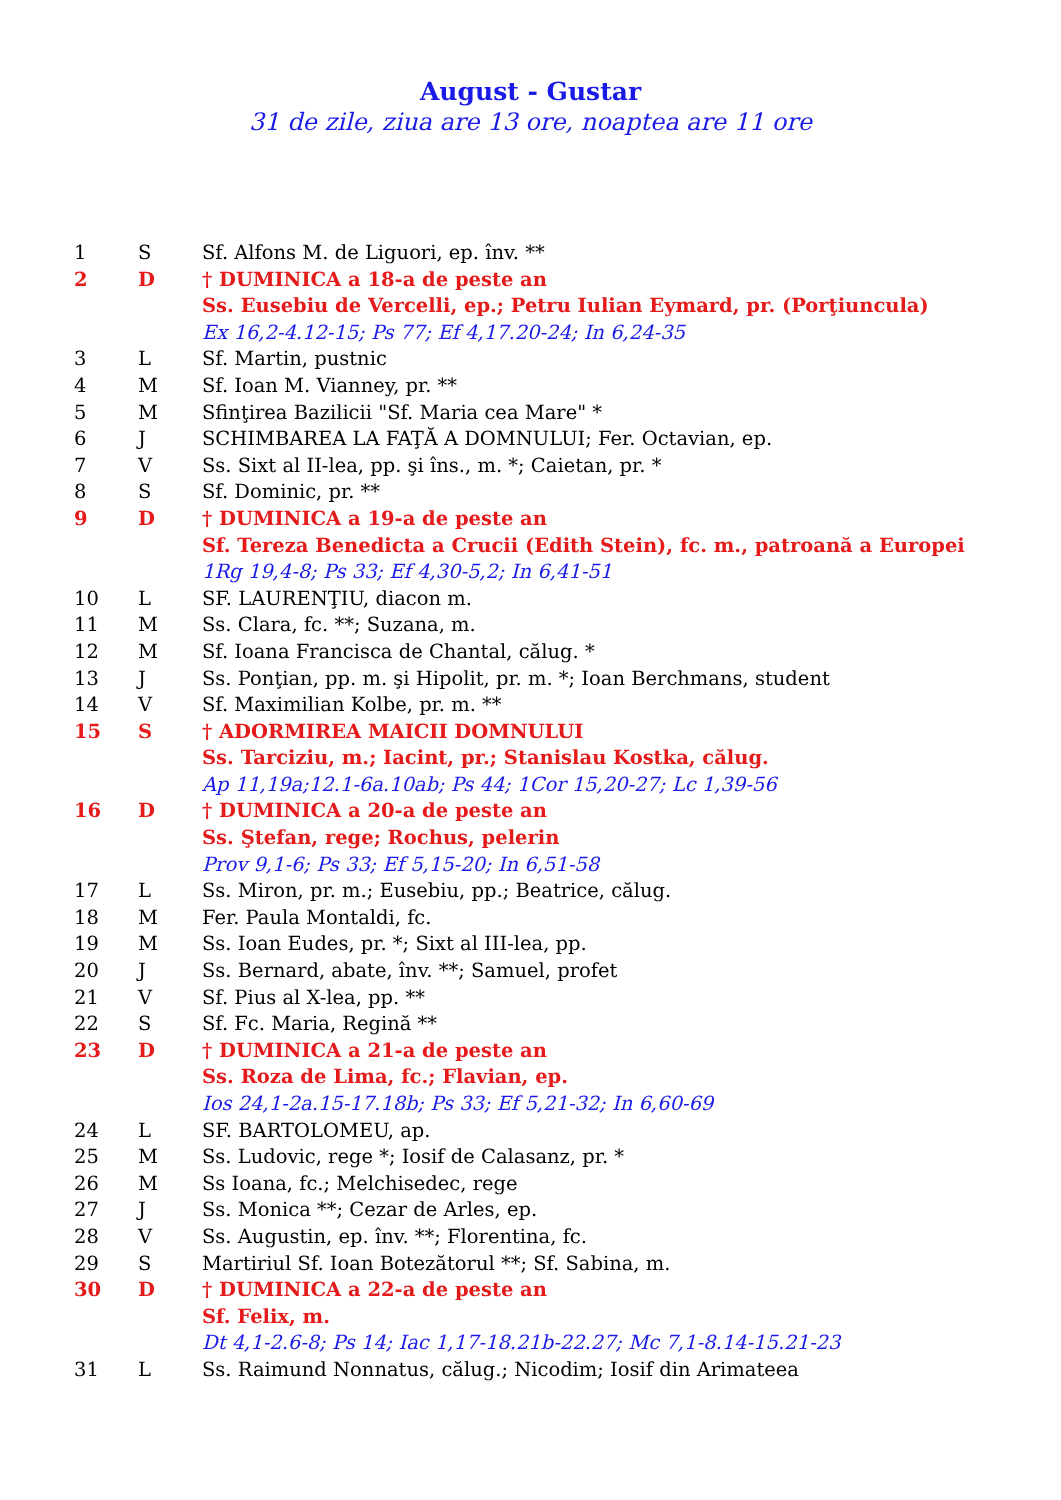August - Gustar
31 de zile, ziua are 13 ore, noaptea are 11 ore
| 1 | S | Sf. Alfons M. de Liguori, ep. înv. ** |
| 2 | D | † DUMINICA a 18-a de peste an |
| | | Ss. Eusebiu de Vercelli, ep.; Petru Iulian Eymard, pr. (Porţiuncula) |
| | | Ex 16,2-4.12-15; Ps 77; Ef 4,17.20-24; In 6,24-35 |
| 3 | L | Sf. Martin, pustnic |
| 4 | M | Sf. Ioan M. Vianney, pr. ** |
| 5 | M | Sfinţirea Bazilicii "Sf. Maria cea Mare" * |
| 6 | J | SCHIMBAREA LA FAŢĂ A DOMNULUI; Fer. Octavian, ep. |
| 7 | V | Ss. Sixt al II-lea, pp. şi îns., m. *; Caietan, pr. * |
| 8 | S | Sf. Dominic, pr. ** |
| 9 | D | † DUMINICA a 19-a de peste an |
| | | Sf. Tereza Benedicta a Crucii (Edith Stein), fc. m., patroană a Europei |
| | | 1Rg 19,4-8; Ps 33; Ef 4,30-5,2; In 6,41-51 |
| 10 | L | SF. LAURENŢIU, diacon m. |
| 11 | M | Ss. Clara, fc. **; Suzana, m. |
| 12 | M | Sf. Ioana Francisca de Chantal, călug. * |
| 13 | J | Ss. Ponţian, pp. m. şi Hipolit, pr. m. *; Ioan Berchmans, student |
| 14 | V | Sf. Maximilian Kolbe, pr. m. ** |
| 15 | S | † ADORMIREA MAICII DOMNULUI |
| | | Ss. Tarciziu, m.; Iacint, pr.; Stanislau Kostka, călug. |
| | | Ap 11,19a;12.1-6a.10ab; Ps 44; 1Cor 15,20-27; Lc 1,39-56 |
| 16 | D | † DUMINICA a 20-a de peste an |
| | | Ss. Ştefan, rege; Rochus, pelerin |
| | | Prov 9,1-6; Ps 33; Ef 5,15-20; In 6,51-58 |
| 17 | L | Ss. Miron, pr. m.; Eusebiu, pp.; Beatrice, călug. |
| 18 | M | Fer. Paula Montaldi, fc. |
| 19 | M | Ss. Ioan Eudes, pr. *; Sixt al III-lea, pp. |
| 20 | J | Ss. Bernard, abate, înv. **; Samuel, profet |
| 21 | V | Sf. Pius al X-lea, pp. ** |
| 22 | S | Sf. Fc. Maria, Regină ** |
| 23 | D | † DUMINICA a 21-a de peste an |
| | | Ss. Roza de Lima, fc.; Flavian, ep. |
| | | Ios 24,1-2a.15-17.18b; Ps 33; Ef 5,21-32; In 6,60-69 |
| 24 | L | SF. BARTOLOMEU, ap. |
| 25 | M | Ss. Ludovic, rege *; Iosif de Calasanz, pr. * |
| 26 | M | Ss Ioana, fc.; Melchisedec, rege |
| 27 | J | Ss. Monica **; Cezar de Arles, ep. |
| 28 | V | Ss. Augustin, ep. înv. **; Florentina, fc. |
| 29 | S | Martiriul Sf. Ioan Botezătorul **; Sf. Sabina, m. |
| 30 | D | † DUMINICA a 22-a de peste an |
| | | Sf. Felix, m. |
| | | Dt 4,1-2.6-8; Ps 14; Iac 1,17-18.21b-22.27; Mc 7,1-8.14-15.21-23 |
| 31 | L | Ss. Raimund Nonnatus, călug.; Nicodim; Iosif din Arimateea |